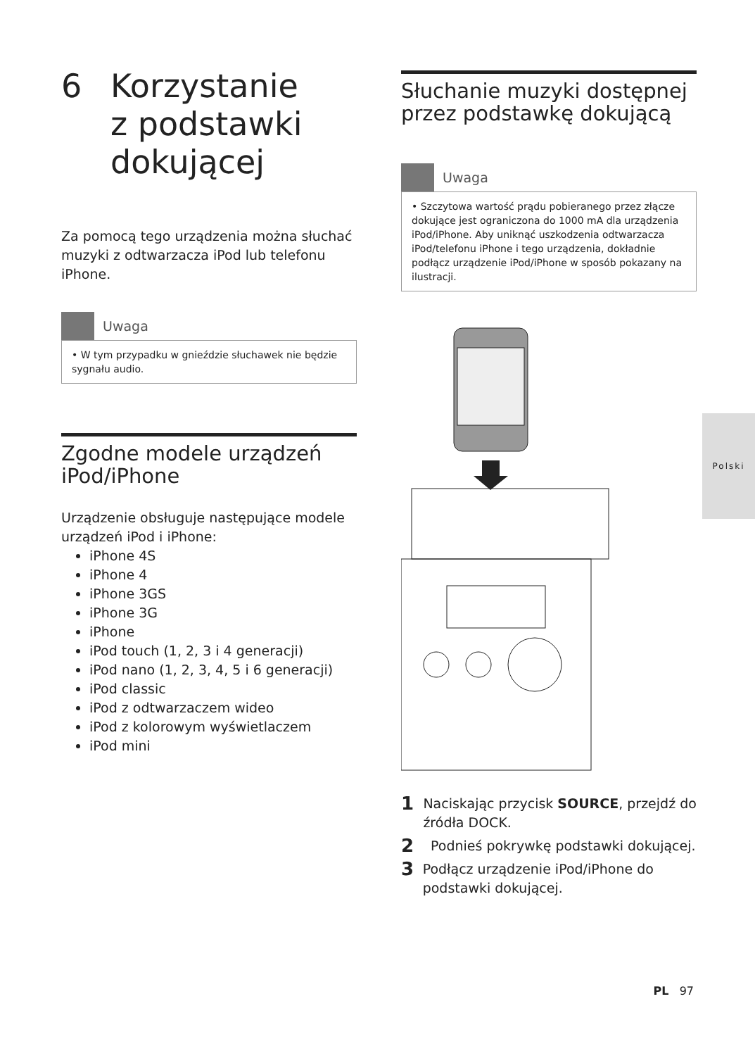6 Korzystanie
z podstawki
dokującej
Za pomocą tego urządzenia można słuchać muzyki z odtwarzacza iPod lub telefonu iPhone.
Uwaga
• W tym przypadku w gnieździe słuchawek nie będzie sygnału audio.
Zgodne modele urządzeń iPod/iPhone
Urządzenie obsługuje następujące modele urządzeń iPod i iPhone:
iPhone 4S
iPhone 4
iPhone 3GS
iPhone 3G
iPhone
iPod touch (1, 2, 3 i 4 generacji)
iPod nano (1, 2, 3, 4, 5 i 6 generacji)
iPod classic
iPod z odtwarzaczem wideo
iPod z kolorowym wyświetlaczem
iPod mini
Słuchanie muzyki dostępnej przez podstawkę dokującą
Uwaga
• Szczytowa wartość prądu pobieranego przez złącze dokujące jest ograniczona do 1000 mA dla urządzenia iPod/iPhone. Aby uniknąć uszkodzenia odtwarzacza iPod/telefonu iPhone i tego urządzenia, dokładnie podłącz urządzenie iPod/iPhone w sposób pokazany na ilustracji.
1 Naciskając przycisk SOURCE, przejdź do źródła DOCK.
2 Podnieś pokrywkę podstawki dokującej.
3 Podłącz urządzenie iPod/iPhone do podstawki dokującej.
Polski
PL 97